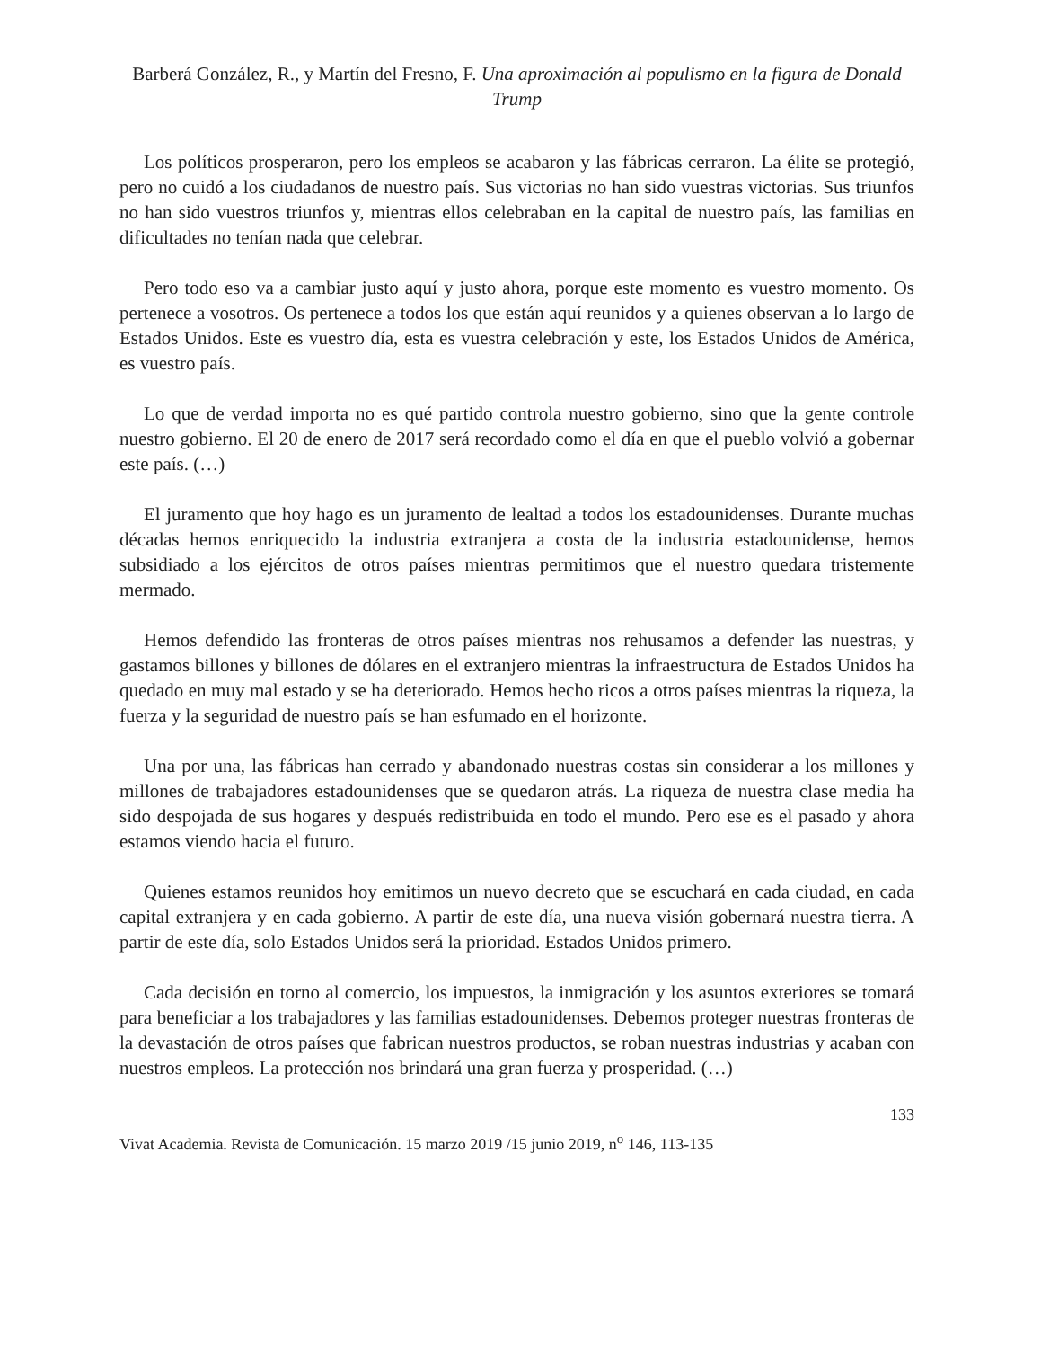Barberá González, R., y Martín del Fresno, F. Una aproximación al populismo en la figura de Donald Trump
Los políticos prosperaron, pero los empleos se acabaron y las fábricas cerraron. La élite se protegió, pero no cuidó a los ciudadanos de nuestro país. Sus victorias no han sido vuestras victorias. Sus triunfos no han sido vuestros triunfos y, mientras ellos celebraban en la capital de nuestro país, las familias en dificultades no tenían nada que celebrar.
Pero todo eso va a cambiar justo aquí y justo ahora, porque este momento es vuestro momento. Os pertenece a vosotros. Os pertenece a todos los que están aquí reunidos y a quienes observan a lo largo de Estados Unidos. Este es vuestro día, esta es vuestra celebración y este, los Estados Unidos de América, es vuestro país.
Lo que de verdad importa no es qué partido controla nuestro gobierno, sino que la gente controle nuestro gobierno. El 20 de enero de 2017 será recordado como el día en que el pueblo volvió a gobernar este país. (…)
El juramento que hoy hago es un juramento de lealtad a todos los estadounidenses. Durante muchas décadas hemos enriquecido la industria extranjera a costa de la industria estadounidense, hemos subsidiado a los ejércitos de otros países mientras permitimos que el nuestro quedara tristemente mermado.
Hemos defendido las fronteras de otros países mientras nos rehusamos a defender las nuestras, y gastamos billones y billones de dólares en el extranjero mientras la infraestructura de Estados Unidos ha quedado en muy mal estado y se ha deteriorado. Hemos hecho ricos a otros países mientras la riqueza, la fuerza y la seguridad de nuestro país se han esfumado en el horizonte.
Una por una, las fábricas han cerrado y abandonado nuestras costas sin considerar a los millones y millones de trabajadores estadounidenses que se quedaron atrás. La riqueza de nuestra clase media ha sido despojada de sus hogares y después redistribuida en todo el mundo. Pero ese es el pasado y ahora estamos viendo hacia el futuro.
Quienes estamos reunidos hoy emitimos un nuevo decreto que se escuchará en cada ciudad, en cada capital extranjera y en cada gobierno. A partir de este día, una nueva visión gobernará nuestra tierra. A partir de este día, solo Estados Unidos será la prioridad. Estados Unidos primero.
Cada decisión en torno al comercio, los impuestos, la inmigración y los asuntos exteriores se tomará para beneficiar a los trabajadores y las familias estadounidenses. Debemos proteger nuestras fronteras de la devastación de otros países que fabrican nuestros productos, se roban nuestras industrias y acaban con nuestros empleos. La protección nos brindará una gran fuerza y prosperidad. (…)
133
Vivat Academia. Revista de Comunicación. 15 marzo 2019 /15 junio 2019, n<sup>o</sup> 146, 113-135